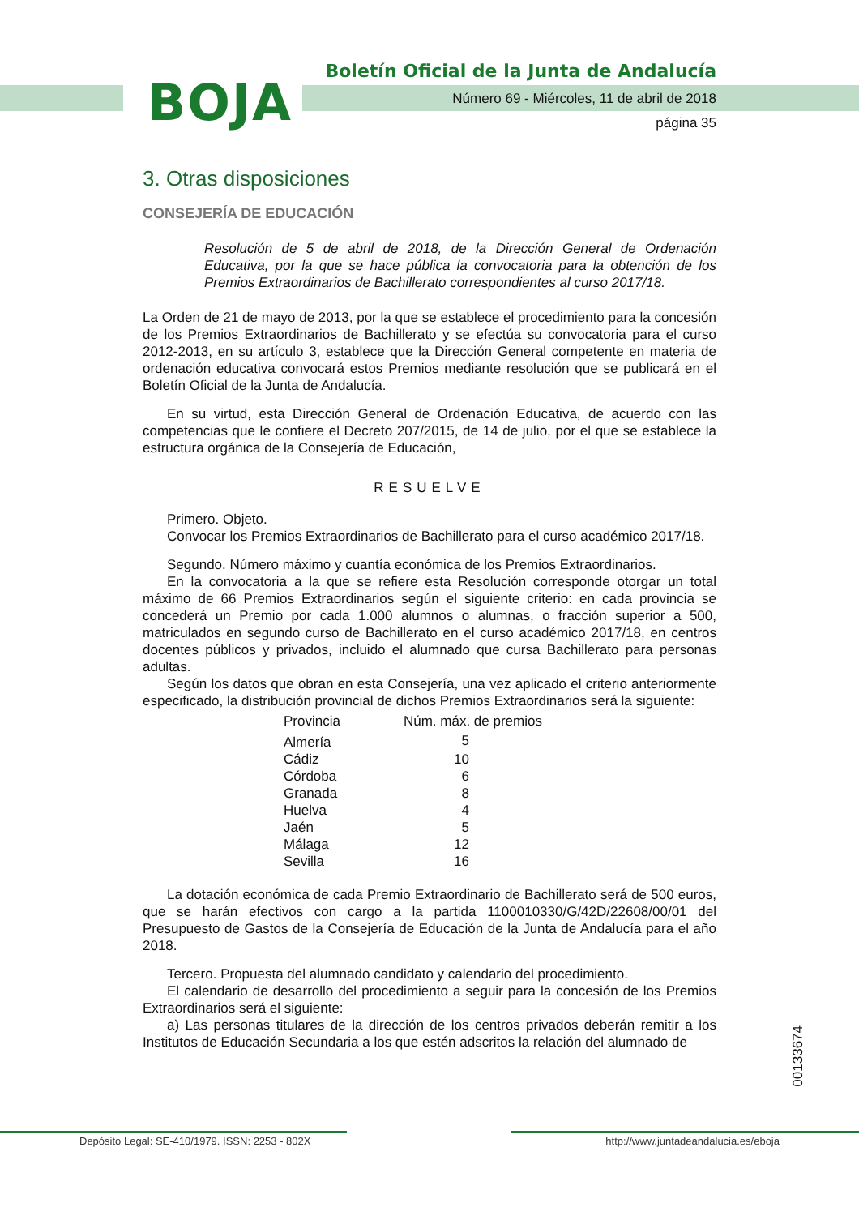BOJA
Boletín Oficial de la Junta de Andalucía
Número 69 - Miércoles, 11 de abril de 2018
página 35
3. Otras disposiciones
CONSEJERÍA DE EDUCACIÓN
Resolución de 5 de abril de 2018, de la Dirección General de Ordenación Educativa, por la que se hace pública la convocatoria para la obtención de los Premios Extraordinarios de Bachillerato correspondientes al curso 2017/18.
La Orden de 21 de mayo de 2013, por la que se establece el procedimiento para la concesión de los Premios Extraordinarios de Bachillerato y se efectúa su convocatoria para el curso 2012-2013, en su artículo 3, establece que la Dirección General competente en materia de ordenación educativa convocará estos Premios mediante resolución que se publicará en el Boletín Oficial de la Junta de Andalucía.
En su virtud, esta Dirección General de Ordenación Educativa, de acuerdo con las competencias que le confiere el Decreto 207/2015, de 14 de julio, por el que se establece la estructura orgánica de la Consejería de Educación,
RESUELVE
Primero. Objeto.
Convocar los Premios Extraordinarios de Bachillerato para el curso académico 2017/18.
Segundo. Número máximo y cuantía económica de los Premios Extraordinarios.
En la convocatoria a la que se refiere esta Resolución corresponde otorgar un total máximo de 66 Premios Extraordinarios según el siguiente criterio: en cada provincia se concederá un Premio por cada 1.000 alumnos o alumnas, o fracción superior a 500, matriculados en segundo curso de Bachillerato en el curso académico 2017/18, en centros docentes públicos y privados, incluido el alumnado que cursa Bachillerato para personas adultas.
Según los datos que obran en esta Consejería, una vez aplicado el criterio anteriormente especificado, la distribución provincial de dichos Premios Extraordinarios será la siguiente:
| Provincia | Núm. máx. de premios |
| --- | --- |
| Almería | 5 |
| Cádiz | 10 |
| Córdoba | 6 |
| Granada | 8 |
| Huelva | 4 |
| Jaén | 5 |
| Málaga | 12 |
| Sevilla | 16 |
La dotación económica de cada Premio Extraordinario de Bachillerato será de 500 euros, que se harán efectivos con cargo a la partida 1100010330/G/42D/22608/00/01 del Presupuesto de Gastos de la Consejería de Educación de la Junta de Andalucía para el año 2018.
Tercero. Propuesta del alumnado candidato y calendario del procedimiento.
El calendario de desarrollo del procedimiento a seguir para la concesión de los Premios Extraordinarios será el siguiente:
a) Las personas titulares de la dirección de los centros privados deberán remitir a los Institutos de Educación Secundaria a los que estén adscritos la relación del alumnado de
00133674
Depósito Legal: SE-410/1979. ISSN: 2253 - 802X http://www.juntadeandalucia.es/eboja